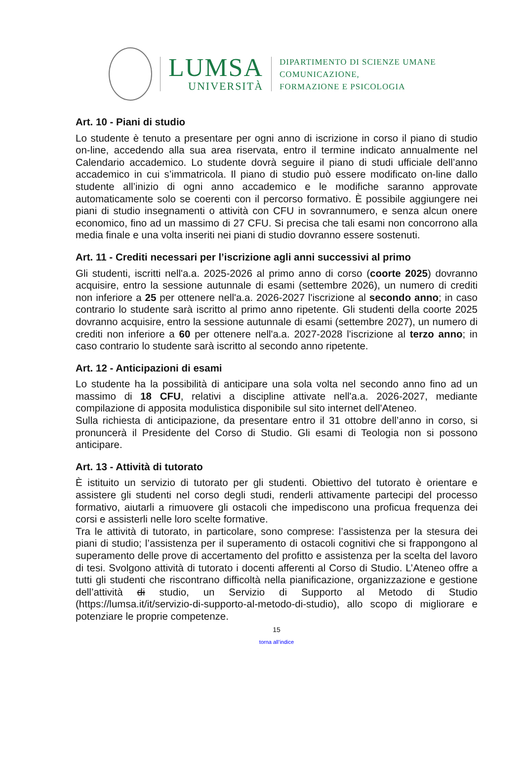LUMSA
UNIVERSITÀ
DIPARTIMENTO DI SCIENZE UMANE
COMUNICAZIONE,
FORMAZIONE E PSICOLOGIA
Art. 10 - Piani di studio
Lo studente è tenuto a presentare per ogni anno di iscrizione in corso il piano di studio on-line, accedendo alla sua area riservata, entro il termine indicato annualmente nel Calendario accademico. Lo studente dovrà seguire il piano di studi ufficiale dell’anno accademico in cui s’immatricola. Il piano di studio può essere modificato on-line dallo studente all’inizio di ogni anno accademico e le modifiche saranno approvate automaticamente solo se coerenti con il percorso formativo. È possibile aggiungere nei piani di studio insegnamenti o attività con CFU in sovrannumero, e senza alcun onere economico, fino ad un massimo di 27 CFU. Si precisa che tali esami non concorrono alla media finale e una volta inseriti nei piani di studio dovranno essere sostenuti.
Art. 11 - Crediti necessari per l’iscrizione agli anni successivi al primo
Gli studenti, iscritti nell'a.a. 2025-2026 al primo anno di corso (coorte 2025) dovranno acquisire, entro la sessione autunnale di esami (settembre 2026), un numero di crediti non inferiore a 25 per ottenere nell'a.a. 2026-2027 l'iscrizione al secondo anno; in caso contrario lo studente sarà iscritto al primo anno ripetente. Gli studenti della coorte 2025 dovranno acquisire, entro la sessione autunnale di esami (settembre 2027), un numero di crediti non inferiore a 60 per ottenere nell'a.a. 2027-2028 l'iscrizione al terzo anno; in caso contrario lo studente sarà iscritto al secondo anno ripetente.
Art. 12 - Anticipazioni di esami
Lo studente ha la possibilità di anticipare una sola volta nel secondo anno fino ad un massimo di 18 CFU, relativi a discipline attivate nell'a.a. 2026-2027, mediante compilazione di apposita modulistica disponibile sul sito internet dell'Ateneo.
Sulla richiesta di anticipazione, da presentare entro il 31 ottobre dell’anno in corso, si pronuncerà il Presidente del Corso di Studio. Gli esami di Teologia non si possono anticipare.
Art. 13 - Attività di tutorato
È istituito un servizio di tutorato per gli studenti. Obiettivo del tutorato è orientare e assistere gli studenti nel corso degli studi, renderli attivamente partecipi del processo formativo, aiutarli a rimuovere gli ostacoli che impediscono una proficua frequenza dei corsi e assisterli nelle loro scelte formative.
Tra le attività di tutorato, in particolare, sono comprese: l’assistenza per la stesura dei piani di studio; l’assistenza per il superamento di ostacoli cognitivi che si frappongono al superamento delle prove di accertamento del profitto e assistenza per la scelta del lavoro di tesi. Svolgono attività di tutorato i docenti afferenti al Corso di Studio. L’Ateneo offre a tutti gli studenti che riscontrano difficoltà nella pianificazione, organizzazione e gestione dell’attività di studio, un Servizio di Supporto al Metodo di Studio (https://lumsa.it/it/servizio-di-supporto-al-metodo-di-studio), allo scopo di migliorare e potenziare le proprie competenze.
15
torna all’indice